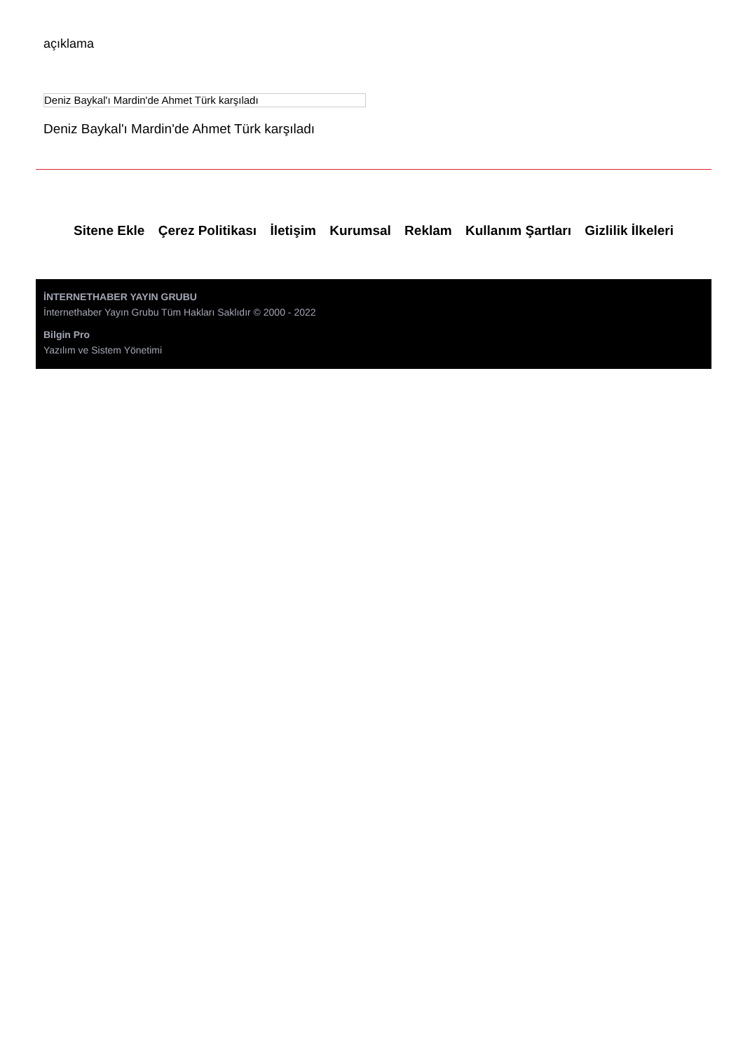açıklama
Deniz Baykal'ı Mardin'de Ahmet Türk karşıladı
Deniz Baykal'ı Mardin'de Ahmet Türk karşıladı
Sitene Ekle Çerez Politikası İletişim Kurumsal Reklam Kullanım Şartları Gizlilik İlkeleri
İNTERNETHABER YAYIN GRUBU
İnternethaber Yayın Grubu Tüm Hakları Saklıdır © 2000 - 2022
Bilgin Pro
Yazılım ve Sistem Yönetimi